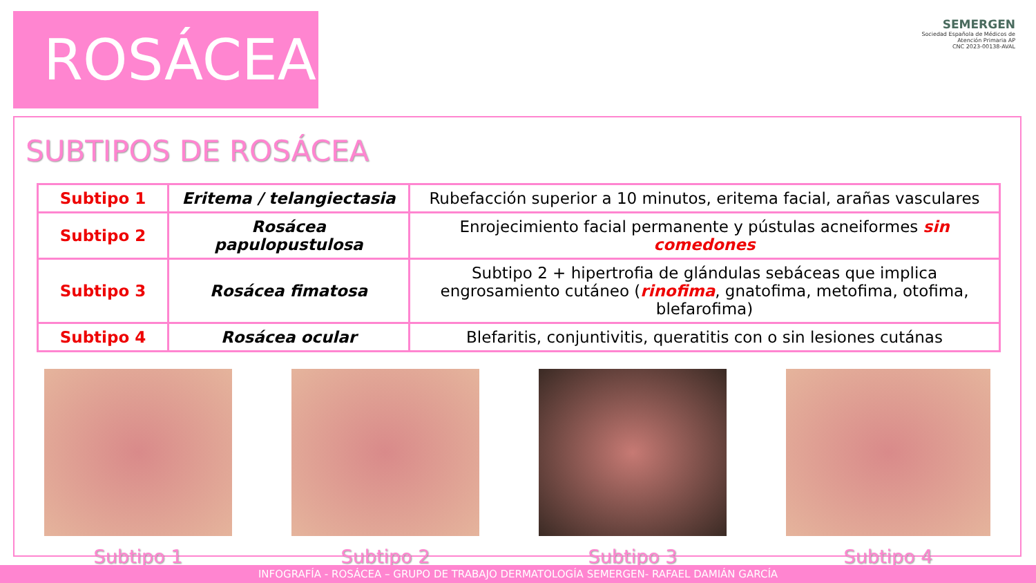ROSÁCEA
SEMERGEN
Sociedad Española de Médicos de Atención Primaria AP
CNC 2023-00138-AVAL
SUBTIPOS DE ROSÁCEA
| Subtipo 1 | Eritema / telangiectasia | Rubefacción superior a 10 minutos, eritema facial, arañas vasculares |
| Subtipo 2 | Rosácea papulopustulosa | Enrojecimiento facial permanente y pústulas acneiformes sin comedones |
| Subtipo 3 | Rosácea fimatosa | Subtipo 2 + hipertrofia de glándulas sebáceas que implica engrosamiento cutáneo ( rinofima , gnatofima, metofima, otofima, blefarofima) |
| Subtipo 4 | Rosácea ocular | Blefaritis, conjuntivitis, queratitis con o sin lesiones cutánas |
Subtipo 1 Subtipo 2 Subtipo 3 Subtipo 4
INFOGRAFÍA - ROSÁCEA – GRUPO DE TRABAJO DERMATOLOGÍA SEMERGEN- RAFAEL DAMIÁN GARCÍA